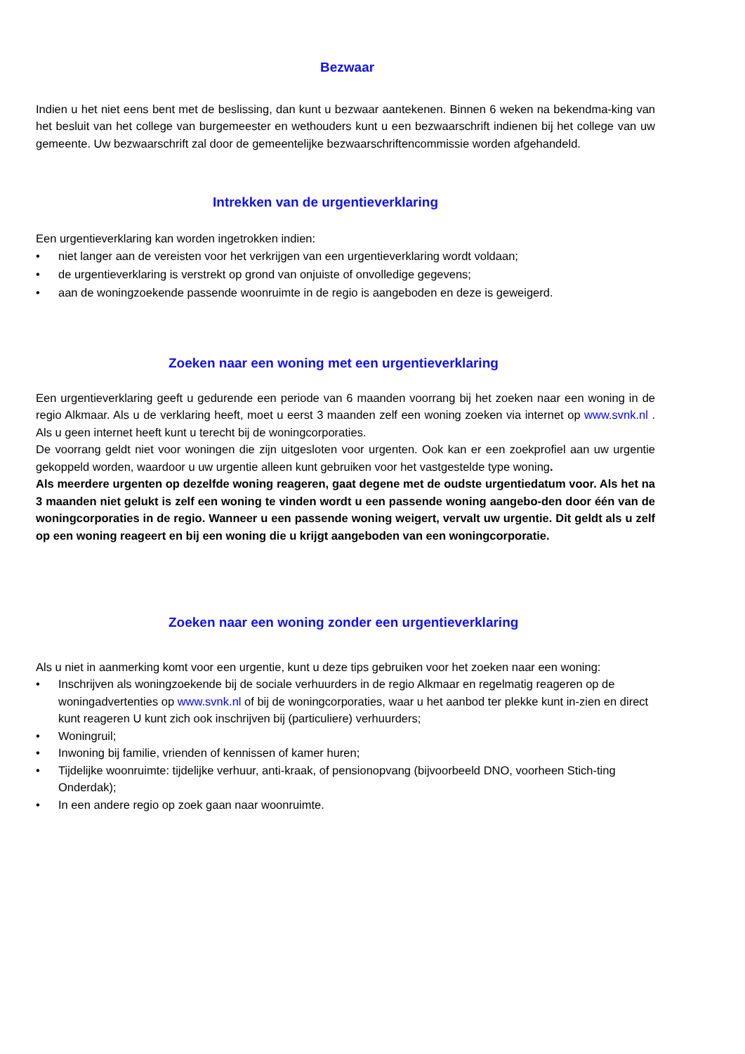Bezwaar
Indien u het niet eens bent met de beslissing, dan kunt u bezwaar aantekenen. Binnen 6 weken na bekendma-king van het besluit van het college van burgemeester en wethouders kunt u een bezwaarschrift indienen bij het college van uw gemeente. Uw bezwaarschrift zal door de gemeentelijke bezwaarschriftencommissie worden afgehandeld.
Intrekken van de urgentieverklaring
Een urgentieverklaring kan worden ingetrokken indien:
• niet langer aan de vereisten voor het verkrijgen van een urgentieverklaring wordt voldaan;
• de urgentieverklaring is verstrekt op grond van onjuiste of onvolledige gegevens;
• aan de woningzoekende passende woonruimte in de regio is aangeboden en deze is geweigerd.
Zoeken naar een woning met een urgentieverklaring
Een urgentieverklaring geeft u gedurende een periode van 6 maanden voorrang bij het zoeken naar een woning in de regio Alkmaar. Als u de verklaring heeft, moet u eerst 3 maanden zelf een woning zoeken via internet op www.svnk.nl . Als u geen internet heeft kunt u terecht bij de woningcorporaties.
De voorrang geldt niet voor woningen die zijn uitgesloten voor urgenten. Ook kan er een zoekprofiel aan uw urgentie gekoppeld worden, waardoor u uw urgentie alleen kunt gebruiken voor het vastgestelde type woning.
Als meerdere urgenten op dezelfde woning reageren, gaat degene met de oudste urgentiedatum voor. Als het na 3 maanden niet gelukt is zelf een woning te vinden wordt u een passende woning aangebo-den door één van de woningcorporaties in de regio. Wanneer u een passende woning weigert, vervalt uw urgentie. Dit geldt als u zelf op een woning reageert en bij een woning die u krijgt aangeboden van een woningcorporatie.
Zoeken naar een woning zonder een urgentieverklaring
Als u niet in aanmerking komt voor een urgentie, kunt u deze tips gebruiken voor het zoeken naar een woning:
• Inschrijven als woningzoekende bij de sociale verhuurders in de regio Alkmaar en regelmatig reageren op de woningadvertenties op www.svnk.nl of bij de woningcorporaties, waar u het aanbod ter plekke kunt in-zien en direct kunt reageren U kunt zich ook inschrijven bij (particuliere) verhuurders;
• Woningruil;
• Inwoning bij familie, vrienden of kennissen of kamer huren;
• Tijdelijke woonruimte: tijdelijke verhuur, anti-kraak, of pensionopvang (bijvoorbeeld DNO, voorheen Stich-ting Onderdak);
• In een andere regio op zoek gaan naar woonruimte.